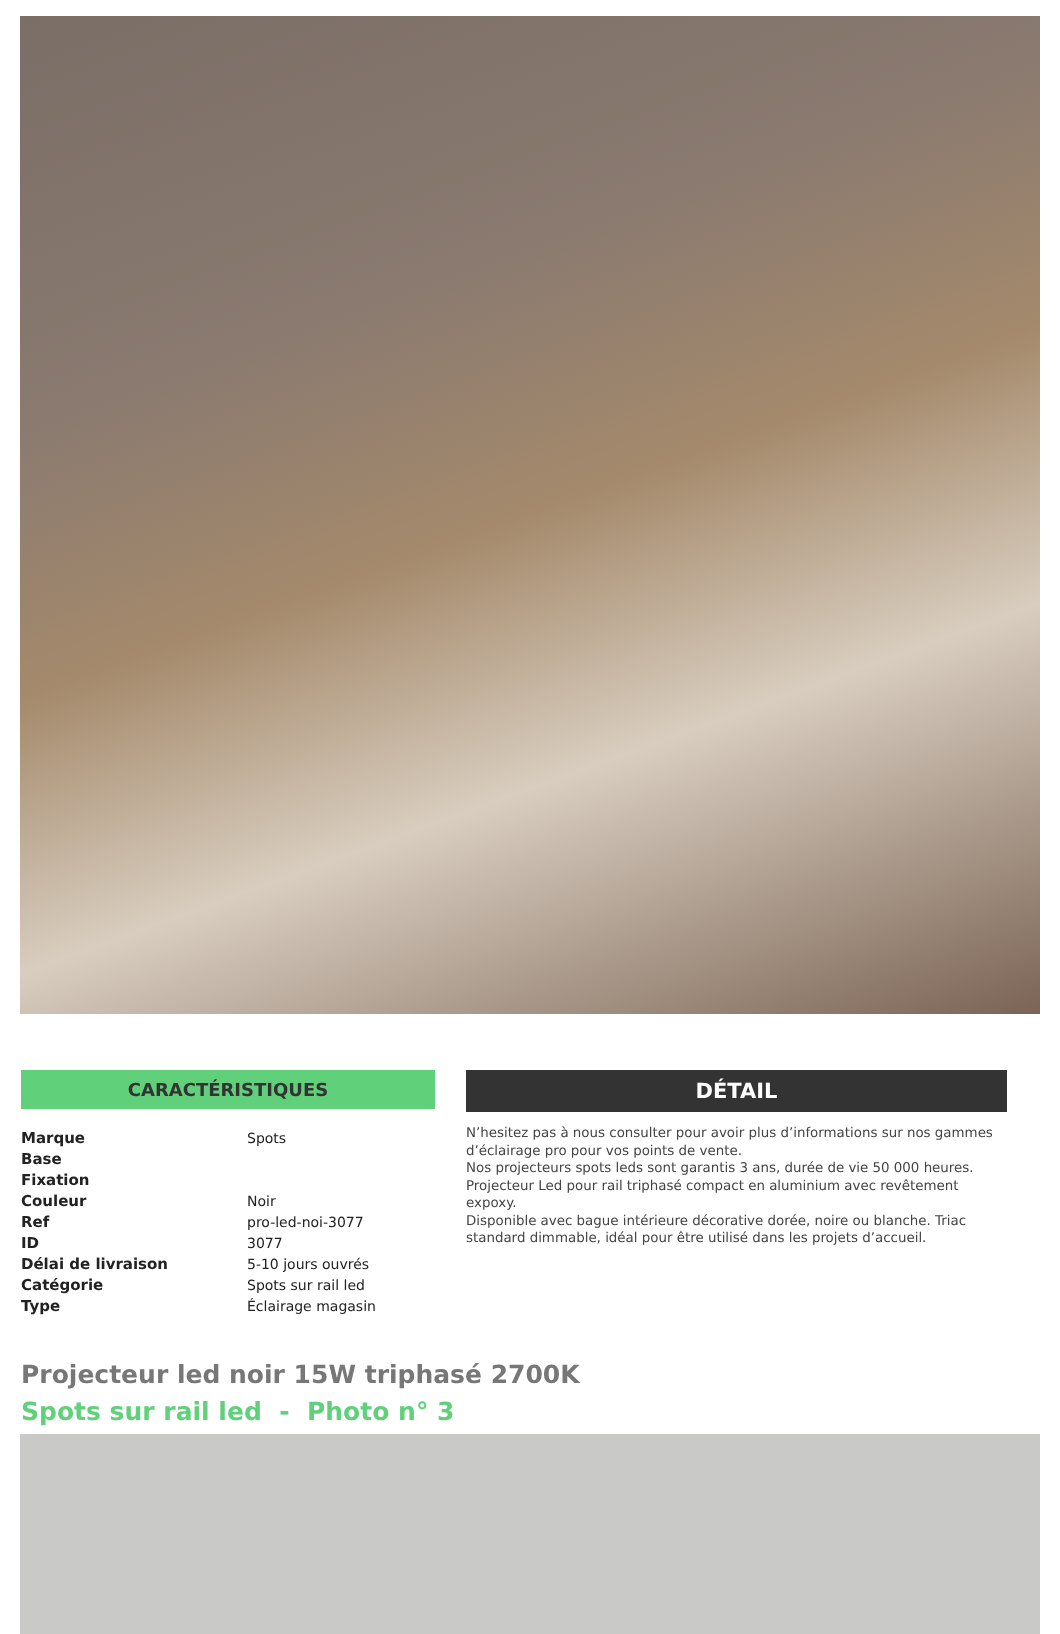CARACTÉRISTIQUES
| Marque | Spots |
| Base | |
| Fixation | |
| Couleur | Noir |
| Ref | pro-led-noi-3077 |
| ID | 3077 |
| Délai de livraison | 5-10 jours ouvrés |
| Catégorie | Spots sur rail led |
| Type | Éclairage magasin |
DÉTAIL
N’hesitez pas à nous consulter pour avoir plus d’informations sur nos gammes d’éclairage pro pour vos points de vente.
Nos projecteurs spots leds sont garantis 3 ans, durée de vie 50 000 heures.
Projecteur Led pour rail triphasé compact en aluminium avec revêtement expoxy.
Disponible avec bague intérieure décorative dorée, noire ou blanche. Triac standard dimmable, idéal pour être utilisé dans les projets d’accueil.
Projecteur led noir 15W triphasé 2700K
Spots sur rail led - Photo n° 3